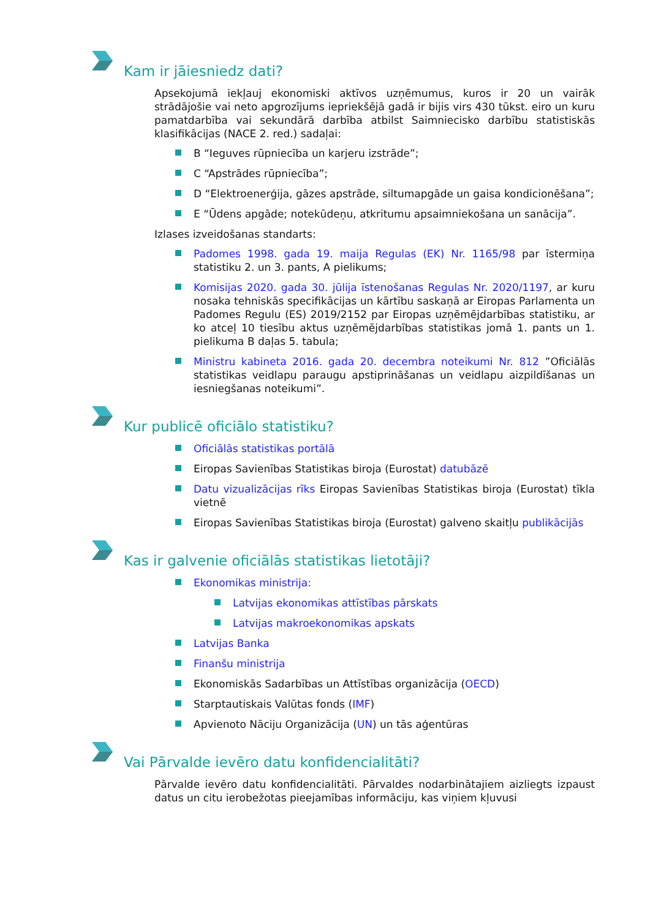Kam ir jāiesniedz dati?
Apsekojumā iekļauj ekonomiski aktīvos uzņēmumus, kuros ir 20 un vairāk strādājošie vai neto apgrozījums iepriekšējā gadā ir bijis virs 430 tūkst. eiro un kuru pamatdarbība vai sekundārā darbība atbilst Saimniecisko darbību statistiskās klasifikācijas (NACE 2. red.) sadaļai:
B “Ieguves rūpniecība un karjeru izstrāde”;
C “Apstrādes rūpniecība”;
D “Elektroenerģija, gāzes apstrāde, siltumapgāde un gaisa kondicionēšana”;
E “Ūdens apgāde; notekūdeņu, atkritumu apsaimniekošana un sanācija”.
Izlases izveidošanas standarts:
Padomes 1998. gada 19. maija Regulas (EK) Nr. 1165/98 par īstermiņa statistiku 2. un 3. pants, A pielikums;
Komisijas 2020. gada 30. jūlija īstenošanas Regulas Nr. 2020/1197, ar kuru nosaka tehniskās specifikācijas un kārtību saskaņā ar Eiropas Parlamenta un Padomes Regulu (ES) 2019/2152 par Eiropas uzņēmējdarbības statistiku, ar ko atceļ 10 tiesību aktus uzņēmējdarbības statistikas jomā 1. pants un 1. pielikuma B daļas 5. tabula;
Ministru kabineta 2016. gada 20. decembra noteikumi Nr. 812 ”Oficiālās statistikas veidlapu paraugu apstiprināšanas un veidlapu aizpildīšanas un iesniegšanas noteikumi”.
Kur publicē oficiālo statistiku?
Oficiālās statistikas portālā
Eiropas Savienības Statistikas biroja (Eurostat) datubāzē
Datu vizualizācijas rīks Eiropas Savienības Statistikas biroja (Eurostat) tīkla vietnē
Eiropas Savienības Statistikas biroja (Eurostat) galveno skaitļu publikācijās
Kas ir galvenie oficiālās statistikas lietotāji?
Ekonomikas ministrija:
Latvijas ekonomikas attīstības pārskats
Latvijas makroekonomikas apskats
Latvijas Banka
Finanšu ministrija
Ekonomiskās Sadarbības un Attīstības organizācija (OECD)
Starptautiskais Valūtas fonds (IMF)
Apvienoto Nāciju Organizācija (UN) un tās aģentūras
Vai Pārvalde ievēro datu konfidencialitāti?
Pārvalde ievēro datu konfidencialitāti. Pārvaldes nodarbinātajiem aizliegts izpaust datus un citu ierobežotas pieejamības informāciju, kas viņiem kļuvusi